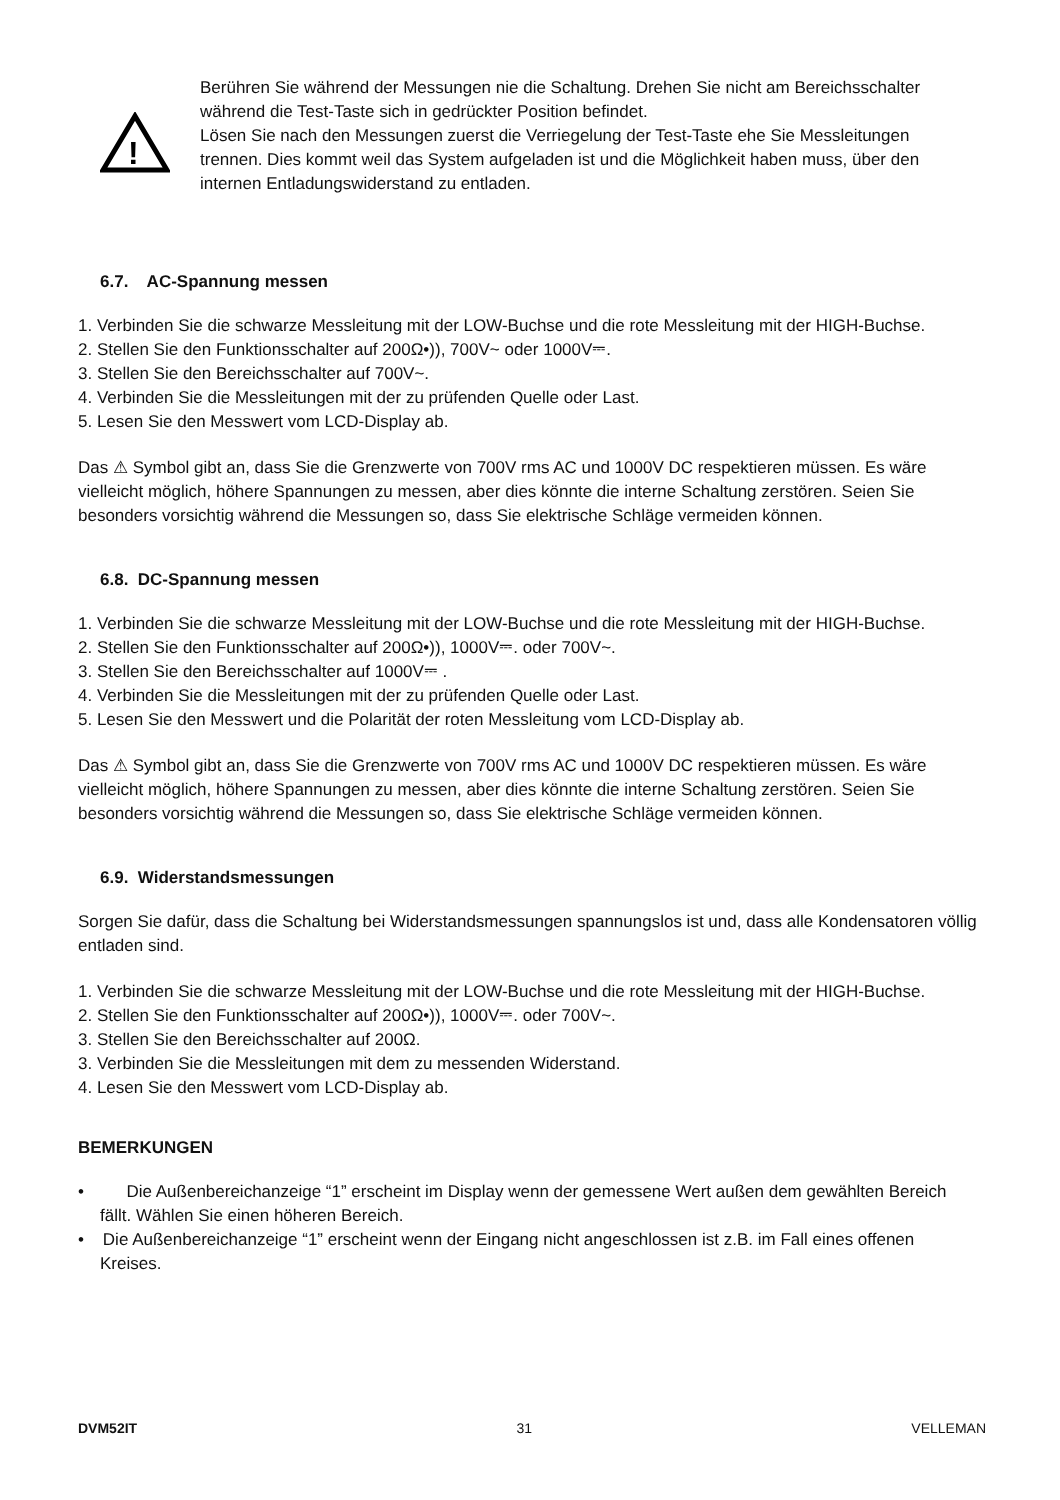!
Berühren Sie während der Messungen nie die Schaltung. Drehen Sie nicht am Bereichsschalter während die Test-Taste sich in gedrückter Position befindet.
Lösen Sie nach den Messungen zuerst die Verriegelung der Test-Taste ehe Sie Messleitungen trennen. Dies kommt weil das System aufgeladen ist und die Möglichkeit haben muss, über den internen Entladungswiderstand zu entladen.
6.7. AC-Spannung messen
1. Verbinden Sie die schwarze Messleitung mit der LOW-Buchse und die rote Messleitung mit der HIGH-Buchse.
2. Stellen Sie den Funktionsschalter auf 200Ω•)), 700V~ oder 1000V⎓.
3. Stellen Sie den Bereichsschalter auf 700V~.
4. Verbinden Sie die Messleitungen mit der zu prüfenden Quelle oder Last.
5. Lesen Sie den Messwert vom LCD-Display ab.
Das ⚠ Symbol gibt an, dass Sie die Grenzwerte von 700V rms AC und 1000V DC respektieren müssen. Es wäre vielleicht möglich, höhere Spannungen zu messen, aber dies könnte die interne Schaltung zerstören. Seien Sie besonders vorsichtig während die Messungen so, dass Sie elektrische Schläge vermeiden können.
6.8. DC-Spannung messen
1. Verbinden Sie die schwarze Messleitung mit der LOW-Buchse und die rote Messleitung mit der HIGH-Buchse.
2. Stellen Sie den Funktionsschalter auf 200Ω•)), 1000V⎓. oder 700V~.
3. Stellen Sie den Bereichsschalter auf 1000V⎓ .
4. Verbinden Sie die Messleitungen mit der zu prüfenden Quelle oder Last.
5. Lesen Sie den Messwert und die Polarität der roten Messleitung vom LCD-Display ab.
Das ⚠ Symbol gibt an, dass Sie die Grenzwerte von 700V rms AC und 1000V DC respektieren müssen. Es wäre vielleicht möglich, höhere Spannungen zu messen, aber dies könnte die interne Schaltung zerstören. Seien Sie besonders vorsichtig während die Messungen so, dass Sie elektrische Schläge vermeiden können.
6.9. Widerstandsmessungen
Sorgen Sie dafür, dass die Schaltung bei Widerstandsmessungen spannungslos ist und, dass alle Kondensatoren völlig entladen sind.
1. Verbinden Sie die schwarze Messleitung mit der LOW-Buchse und die rote Messleitung mit der HIGH-Buchse.
2. Stellen Sie den Funktionsschalter auf 200Ω•)), 1000V⎓. oder 700V~.
3. Stellen Sie den Bereichsschalter auf 200Ω.
3. Verbinden Sie die Messleitungen mit dem zu messenden Widerstand.
4. Lesen Sie den Messwert vom LCD-Display ab.
BEMERKUNGEN
• Die Außenbereichanzeige “1” erscheint im Display wenn der gemessene Wert außen dem gewählten Bereich fällt. Wählen Sie einen höheren Bereich.
• Die Außenbereichanzeige “1” erscheint wenn der Eingang nicht angeschlossen ist z.B. im Fall eines offenen Kreises.
DVM52IT 31 VELLEMAN